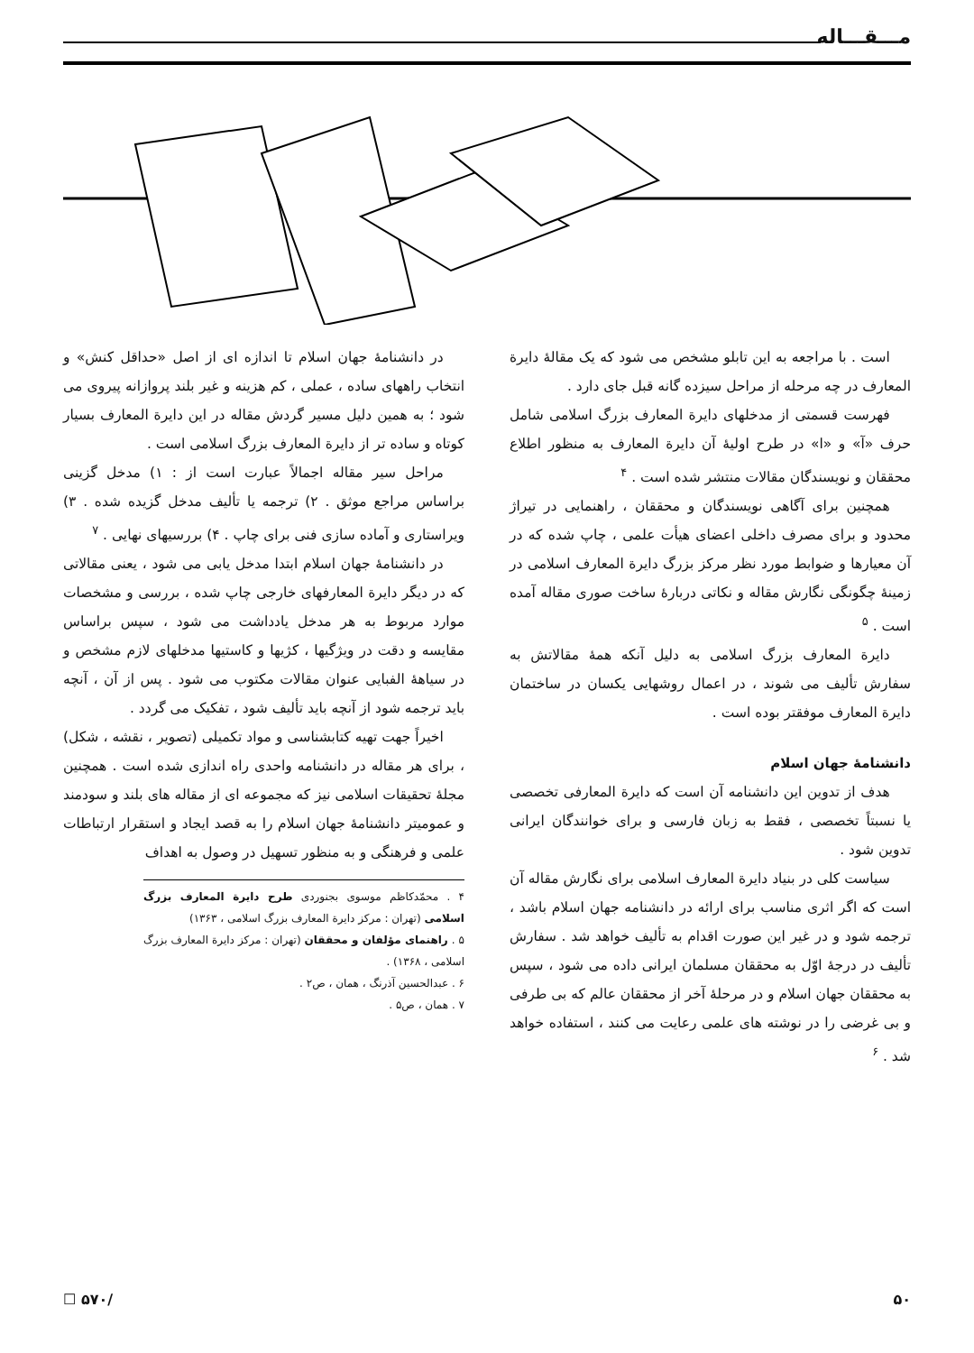مـــقـــاله
است . با مراجعه به این تابلو مشخص می شود که یک مقالهٔ دایرة المعارف در چه مرحله از مراحل سیزده گانه قبل جای دارد .
فهرست قسمتی از مدخلهای دایرة المعارف بزرگ اسلامی شامل حرف «آ» و «ا» در طرح اولیهٔ آن دایرة المعارف به منظور اطلاع محققان و نویسندگان مقالات منتشر شده است . <sup>۴</sup>
همچنین برای آگاهی نویسندگان و محققان ، راهنمایی در تیراژ محدود و برای مصرف داخلی اعضای هیأت علمی ، چاپ شده که در آن معیارها و ضوابط مورد نظر مرکز بزرگ دایرة المعارف اسلامی در زمینهٔ چگونگی نگارش مقاله و نکاتی دربارهٔ ساخت صوری مقاله آمده است . <sup>۵</sup>
دایرة المعارف بزرگ اسلامی به دلیل آنکه همهٔ مقالاتش به سفارش تألیف می شوند ، در اعمال روشهایی یکسان در ساختمان دایرة المعارف موفقتر بوده است .
دانشنامهٔ جهان اسلام
هدف از تدوین این دانشنامه آن است که دایرة المعارفی تخصصی یا نسبتاً تخصصی ، فقط به زبان فارسی و برای خوانندگان ایرانی تدوین شود .
سیاست کلی در بنیاد دایرة المعارف اسلامی برای نگارش مقاله آن است که اگر اثری مناسب برای ارائه در دانشنامه جهان اسلام باشد ، ترجمه شود و در غیر این صورت اقدام به تألیف خواهد شد . سفارش تألیف در درجهٔ اوّل به محققان مسلمان ایرانی داده می شود ، سپس به محققان جهان اسلام و در مرحلهٔ آخر از محققان عالم که بی طرفی و بی غرضی را در نوشته های علمی رعایت می کنند ، استفاده خواهد شد . <sup>۶</sup>
در دانشنامهٔ جهان اسلام تا اندازه ای از اصل «حداقل کنش» و انتخاب راههای ساده ، عملی ، کم هزینه و غیر بلند پروازانه پیروی می شود ؛ به همین دلیل مسیر گردش مقاله در این دایرة المعارف بسیار کوتاه و ساده تر از دایرة المعارف بزرگ اسلامی است .
مراحل سیر مقاله اجمالاً عبارت است از : ۱) مدخل گزینی براساس مراجع موثق . ۲) ترجمه یا تألیف مدخل گزیده شده . ۳) ویراستاری و آماده سازی فنی برای چاپ . ۴) بررسیهای نهایی . <sup>۷</sup>
در دانشنامهٔ جهان اسلام ابتدا مدخل یابی می شود ، یعنی مقالاتی که در دیگر دایرة المعارفهای خارجی چاپ شده ، بررسی و مشخصات موارد مربوط به هر مدخل یادداشت می شود ، سپس براساس مقایسه و دقت در ویژگیها ، کژیها و کاستیها مدخلهای لازم مشخص و در سیاههٔ الفبایی عنوان مقالات مکتوب می شود . پس از آن ، آنچه باید ترجمه شود از آنچه باید تألیف شود ، تفکیک می گردد .
اخیراً جهت تهیه کتابشناسی و مواد تکمیلی (تصویر ، نقشه ، شکل) ، برای هر مقاله در دانشنامه واحدی راه اندازی شده است . همچنین مجلهٔ تحقیقات اسلامی نیز که مجموعه ای از مقاله های بلند و سودمند و عمومیتر دانشنامهٔ جهان اسلام را به قصد ایجاد و استقرار ارتباطات علمی و فرهنگی و به منظور تسهیل در وصول به اهداف
۴ . محمّدکاظم موسوی بجنوردی طرح دایرة المعارف بزرگ اسلامی (تهران : مرکز دایرة المعارف بزرگ اسلامی ، ۱۳۶۳)
۵ . راهنمای مؤلفان و محققان (تهران : مرکز دایرة المعارف بزرگ اسلامی ، ۱۳۶۸) .
۶ . عبدالحسین آذرنگ ، همان ، ص۲ .
۷ . همان ، ص۵ .
۵۰ /۵۷۰ ☐